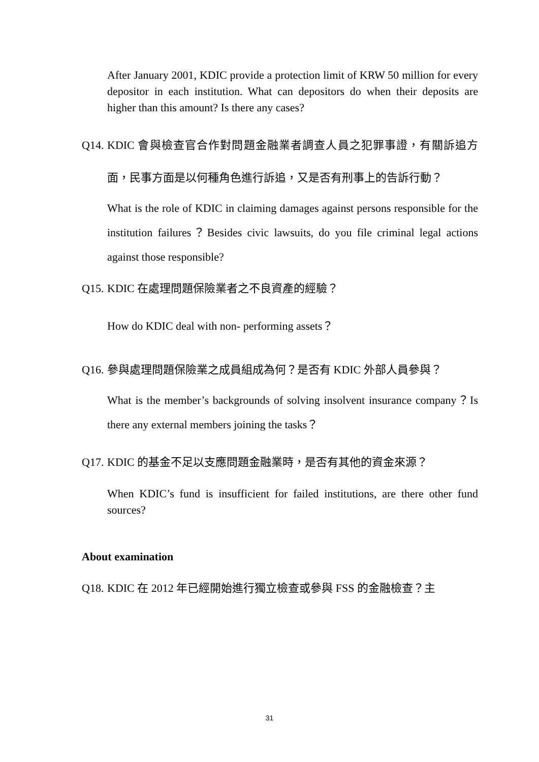After January 2001, KDIC provide a protection limit of KRW 50 million for every depositor in each institution. What can depositors do when their deposits are higher than this amount? Is there any cases?
Q14. KDIC 會與檢查官合作對問題金融業者調查人員之犯罪事證，有關訴追方面，民事方面是以何種角色進行訴追，又是否有刑事上的告訴行動？
What is the role of KDIC in claiming damages against persons responsible for the institution failures？Besides civic lawsuits, do you file criminal legal actions against those responsible?
Q15. KDIC 在處理問題保險業者之不良資產的經驗？
How do KDIC deal with non- performing assets？
Q16. 參與處理問題保險業之成員組成為何？是否有 KDIC 外部人員參與？
What is the member’s backgrounds of solving insolvent insurance company？Is there any external members joining the tasks？
Q17. KDIC 的基金不足以支應問題金融業時，是否有其他的資金來源？
When KDIC’s fund is insufficient for failed institutions, are there other fund sources?
About examination
Q18. KDIC 在 2012 年已經開始進行獨立檢查或參與 FSS 的金融檢查？主
31